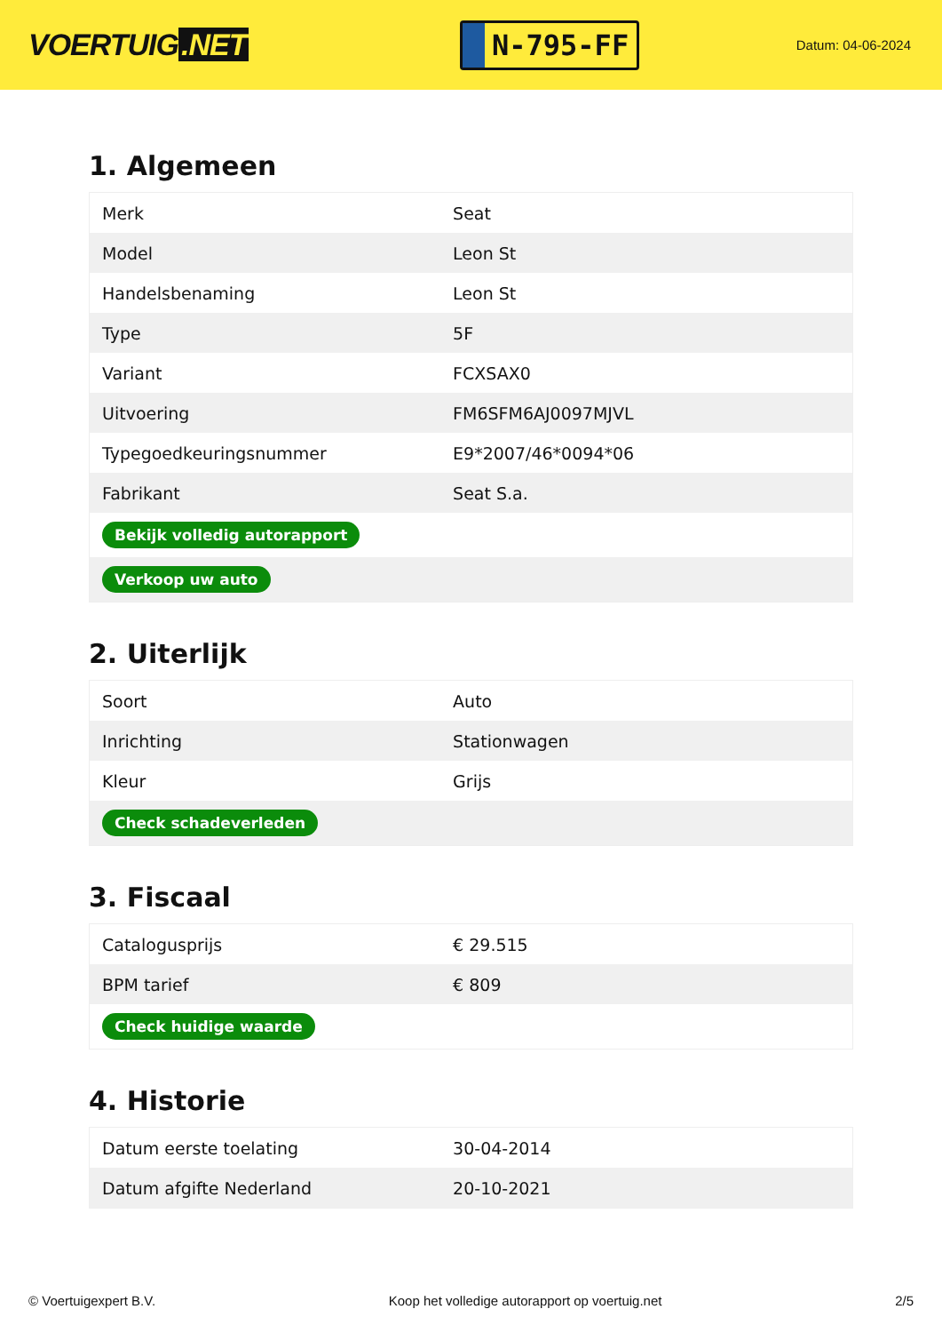VOERTUIG.NET
N-795-FF
Datum: 04-06-2024
1. Algemeen
| Merk | Seat |
| Model | Leon St |
| Handelsbenaming | Leon St |
| Type | 5F |
| Variant | FCXSAX0 |
| Uitvoering | FM6SFM6AJ0097MJVL |
| Typegoedkeuringsnummer | E9*2007/46*0094*06 |
| Fabrikant | Seat S.a. |
| Bekijk volledig autorapport | |
| Verkoop uw auto | |
2. Uiterlijk
| Soort | Auto |
| Inrichting | Stationwagen |
| Kleur | Grijs |
| Check schadeverleden | |
3. Fiscaal
| Catalogusprijs | € 29.515 |
| BPM tarief | € 809 |
| Check huidige waarde | |
4. Historie
| Datum eerste toelating | 30-04-2014 |
| Datum afgifte Nederland | 20-10-2021 |
© Voertuigexpert B.V. Koop het volledige autorapport op voertuig.net 2/5